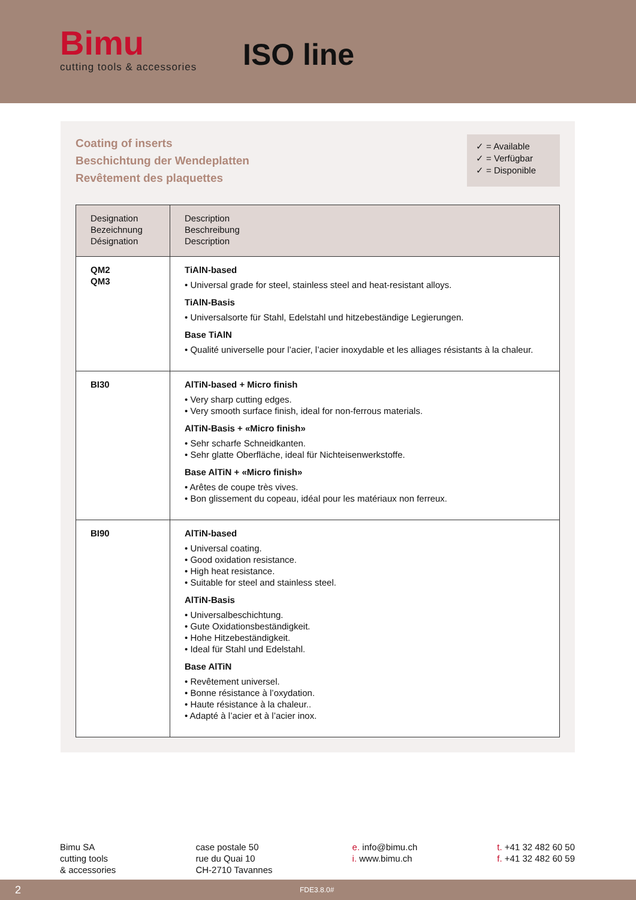Bimu
cutting tools & accessories
ISO line
Coating of inserts
Beschichtung der Wendeplatten
Revêtement des plaquettes
✓ = Available
✓ = Verfügbar
✓ = Disponible
| Designation Bezeichnung Désignation | Description Beschreibung Description |
| --- | --- |
| QM2 QM3 | TiAlN-based • Universal grade for steel, stainless steel and heat-resistant alloys. TiAlN-Basis • Universalsorte für Stahl, Edelstahl und hitzebeständige Legierungen. Base TiAlN • Qualité universelle pour l’acier, l’acier inoxydable et les alliages résistants à la chaleur. |
| BI30 | AlTiN-based + Micro finish • Very sharp cutting edges. • Very smooth surface finish, ideal for non-ferrous materials. AlTiN-Basis + «Micro finish» • Sehr scharfe Schneidkanten. • Sehr glatte Oberfläche, ideal für Nichteisenwerkstoffe. Base AlTiN + «Micro finish» • Arêtes de coupe très vives. • Bon glissement du copeau, idéal pour les matériaux non ferreux. |
| BI90 | AlTiN-based • Universal coating. • Good oxidation resistance. • High heat resistance. • Suitable for steel and stainless steel. AlTiN-Basis • Universalbeschichtung. • Gute Oxidationsbeständigkeit. • Hohe Hitzebeständigkeit. • Ideal für Stahl und Edelstahl. Base AlTiN • Revêtement universel. • Bonne résistance à l’oxydation. • Haute résistance à la chaleur.. • Adapté à l’acier et à l’acier inox. |
Bimu SA
cutting tools
& accessories
case postale 50
rue du Quai 10
CH-2710 Tavannes
e. info@bimu.ch
i. www.bimu.ch
t. +41 32 482 60 50
f. +41 32 482 60 59
2 FDE3.8.0#